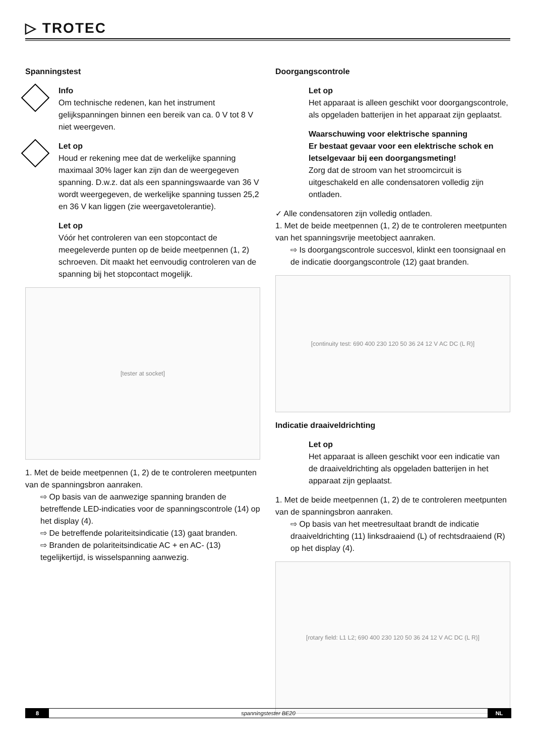▷ TROTEC
Spanningstest
Info
Om technische redenen, kan het instrument gelijkspanningen binnen een bereik van ca. 0 V tot 8 V niet weergeven.
Let op
Houd er rekening mee dat de werkelijke spanning maximaal 30% lager kan zijn dan de weergegeven spanning. D.w.z. dat als een spanningswaarde van 36 V wordt weergegeven, de werkelijke spanning tussen 25,2 en 36 V kan liggen (zie weergavetolerantie).
Let op
Vóór het controleren van een stopcontact de meegeleverde punten op de beide meetpennen (1, 2) schroeven. Dit maakt het eenvoudig controleren van de spanning bij het stopcontact mogelijk.
[tester at socket]
1. Met de beide meetpennen (1, 2) de te controleren meetpunten van de spanningsbron aanraken.
⇨ Op basis van de aanwezige spanning branden de betreffende LED-indicaties voor de spanningscontrole (14) op het display (4).
⇨ De betreffende polariteitsindicatie (13) gaat branden.
⇨ Branden de polariteitsindicatie AC + en AC- (13) tegelijkertijd, is wisselspanning aanwezig.
Doorgangscontrole
Let op
Het apparaat is alleen geschikt voor doorgangscontrole, als opgeladen batterijen in het apparaat zijn geplaatst.
Waarschuwing voor elektrische spanning
Er bestaat gevaar voor een elektrische schok en letselgevaar bij een doorgangsmeting!
Zorg dat de stroom van het stroomcircuit is uitgeschakeld en alle condensatoren volledig zijn ontladen.
✓ Alle condensatoren zijn volledig ontladen.
1. Met de beide meetpennen (1, 2) de te controleren meetpunten van het spanningsvrije meetobject aanraken.
⇨ Is doorgangscontrole succesvol, klinkt een toonsignaal en de indicatie doorgangscontrole (12) gaat branden.
[continuity test: 690 400 230 120 50 36 24 12 V AC DC (L R)]
Indicatie draaiveldrichting
Let op
Het apparaat is alleen geschikt voor een indicatie van de draaiveldrichting als opgeladen batterijen in het apparaat zijn geplaatst.
1. Met de beide meetpennen (1, 2) de te controleren meetpunten van de spanningsbron aanraken.
⇨ Op basis van het meetresultaat brandt de indicatie draaiveldrichting (11) linksdraaiend (L) of rechtsdraaiend (R) op het display (4).
[rotary field: L1 L2; 690 400 230 120 50 36 24 12 V AC DC (L R)]
8 spanningstester BE20 NL